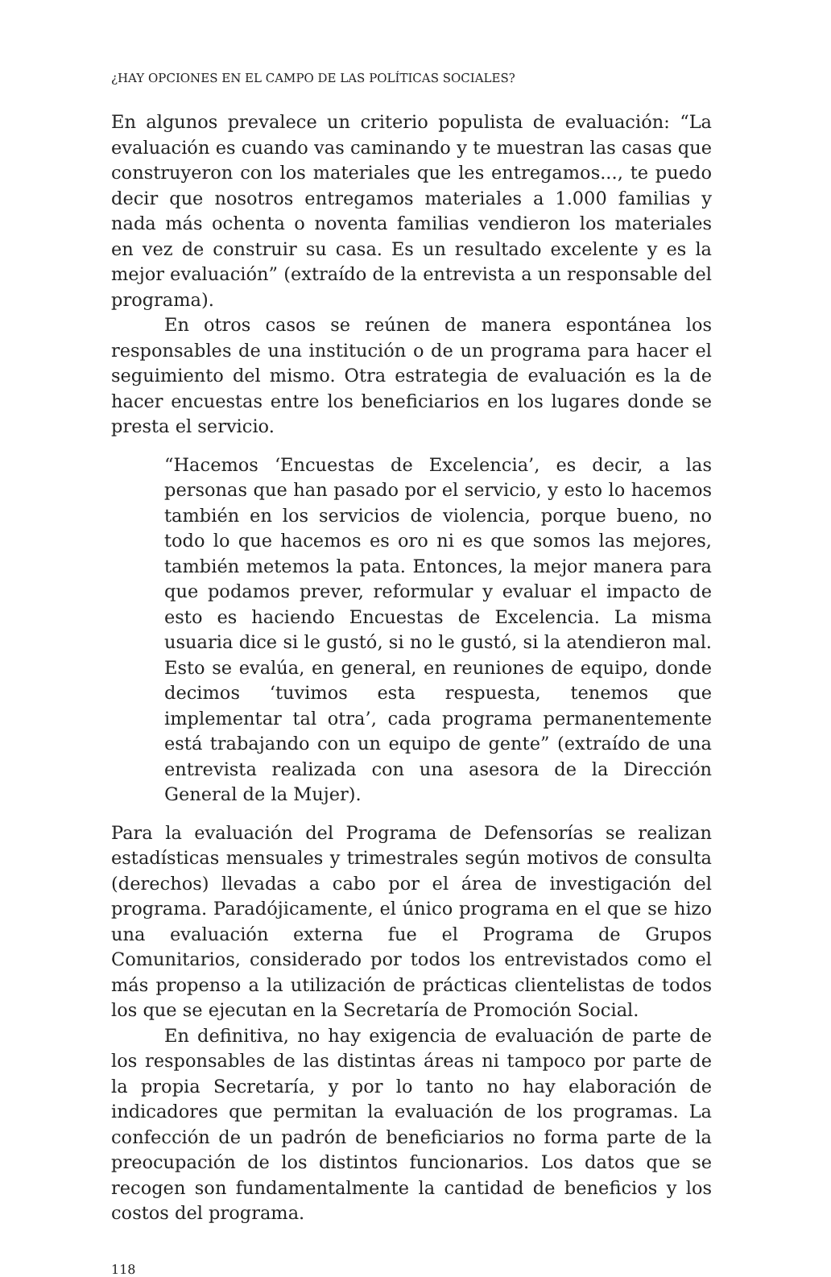¿HAY OPCIONES EN EL CAMPO DE LAS POLÍTICAS SOCIALES?
En algunos prevalece un criterio populista de evaluación: “La evaluación es cuando vas caminando y te muestran las casas que construyeron con los materiales que les entregamos..., te puedo decir que nosotros entregamos materiales a 1.000 familias y nada más ochenta o noventa familias vendieron los materiales en vez de construir su casa. Es un resultado excelente y es la mejor evaluación” (extraído de la entrevista a un responsable del programa).
En otros casos se reúnen de manera espontánea los responsables de una institución o de un programa para hacer el seguimiento del mismo. Otra estrategia de evaluación es la de hacer encuestas entre los beneficiarios en los lugares donde se presta el servicio.
“Hacemos ‘Encuestas de Excelencia’, es decir, a las personas que han pasado por el servicio, y esto lo hacemos también en los servicios de violencia, porque bueno, no todo lo que hacemos es oro ni es que somos las mejores, también metemos la pata. Entonces, la mejor manera para que podamos prever, reformular y evaluar el impacto de esto es haciendo Encuestas de Excelencia. La misma usuaria dice si le gustó, si no le gustó, si la atendieron mal. Esto se evalúa, en general, en reuniones de equipo, donde decimos ‘tuvimos esta respuesta, tenemos que implementar tal otra’, cada programa permanentemente está trabajando con un equipo de gente” (extraído de una entrevista realizada con una asesora de la Dirección General de la Mujer).
Para la evaluación del Programa de Defensorías se realizan estadísticas mensuales y trimestrales según motivos de consulta (derechos) llevadas a cabo por el área de investigación del programa. Paradójicamente, el único programa en el que se hizo una evaluación externa fue el Programa de Grupos Comunitarios, considerado por todos los entrevistados como el más propenso a la utilización de prácticas clientelistas de todos los que se ejecutan en la Secretaría de Promoción Social.
En definitiva, no hay exigencia de evaluación de parte de los responsables de las distintas áreas ni tampoco por parte de la propia Secretaría, y por lo tanto no hay elaboración de indicadores que permitan la evaluación de los programas. La confección de un padrón de beneficiarios no forma parte de la preocupación de los distintos funcionarios. Los datos que se recogen son fundamentalmente la cantidad de beneficios y los costos del programa.
118